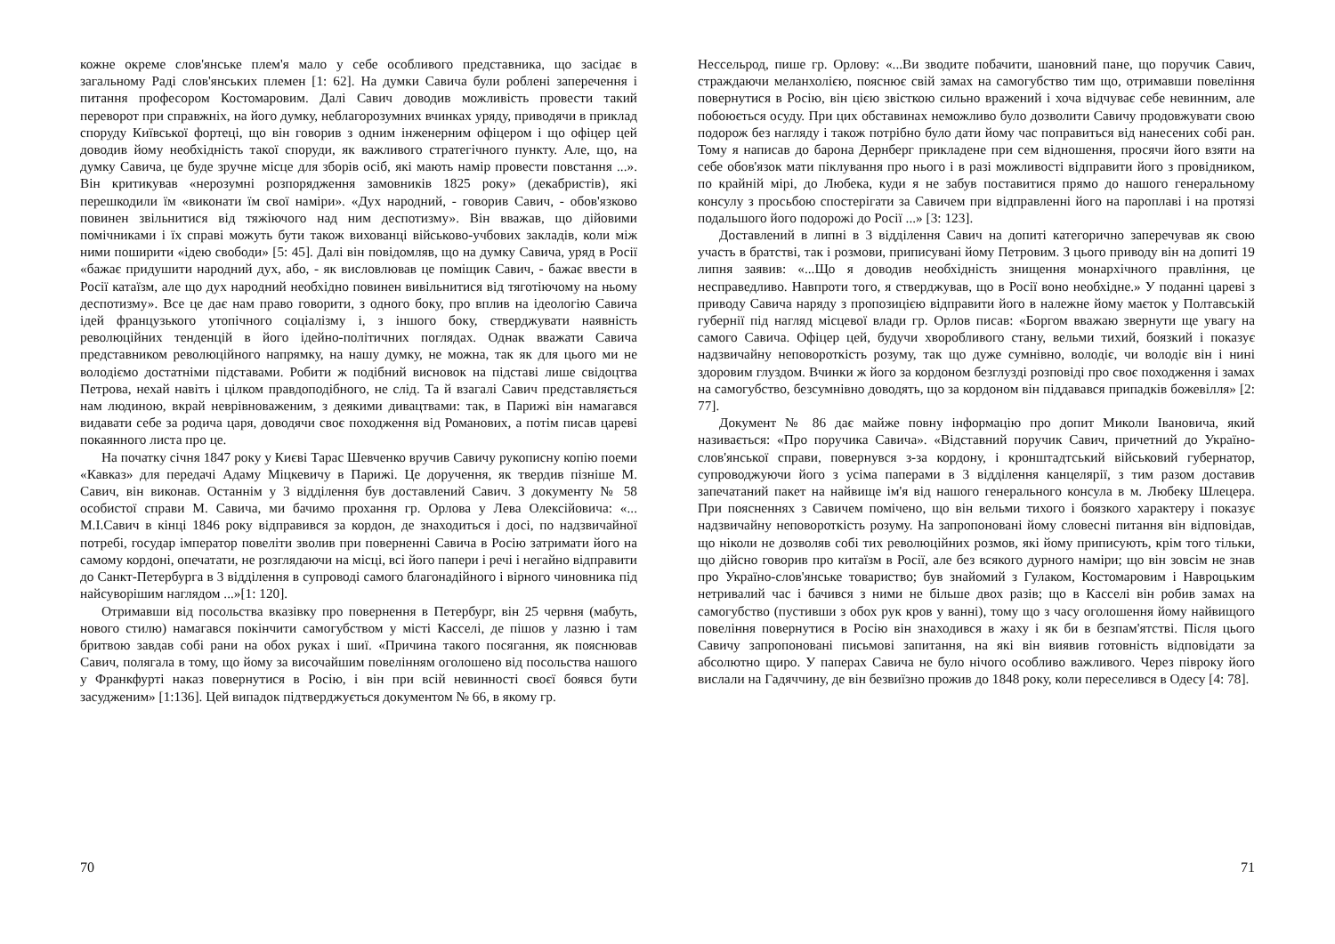кожне окреме слов'янське плем'я мало у себе особливого представника, що засідає в загальному Раді слов'янських племен [1: 62]. На думки Савича були роблені заперечення і питання професором Костомаровим. Далі Савич доводив можливість провести такий переворот при справжніх, на його думку, неблагорозумних вчинках уряду, приводячи в приклад споруду Київської фортеці, що він говорив з одним інженерним офіцером і що офіцер цей доводив йому необхідність такої споруди, як важливого стратегічного пункту. Але, що, на думку Савича, це буде зручне місце для зборів осіб, які мають намір провести повстання ...». Він критикував «нерозумні розпорядження замовників 1825 року» (декабристів), які перешкодили їм «виконати їм свої наміри». «Дух народний, - говорив Савич, - обов'язково повинен звільнитися від тяжіючого над ним деспотизму». Він вважав, що дійовими помічниками і їх справі можуть бути також вихованці військово-учбових закладів, коли між ними поширити «ідею свободи» [5: 45]. Далі він повідомляв, що на думку Савича, уряд в Росії «бажає придушити народний дух, або, - як висловлював це поміщик Савич, - бажає ввести в Росії катаїзм, але що дух народний необхідно повинен вивільнитися від тяготіючому на ньому деспотизму». Все це дає нам право говорити, з одного боку, про вплив на ідеологію Савича ідей французького утопічного соціалізму і, з іншого боку, стверджувати наявність революційних тенденцій в його ідейно-політичних поглядах. Однак вважати Савича представником революційного напрямку, на нашу думку, не можна, так як для цього ми не володіємо достатніми підставами. Робити ж подібний висновок на підставі лише свідоцтва Петрова, нехай навіть і цілком правдоподібного, не слід. Та й взагалі Савич представляється нам людиною, вкрай неврівноваженим, з деякими дивацтвами: так, в Парижі він намагався видавати себе за родича царя, доводячи своє походження від Романових, а потім писав цареві покаянного листа про це.
На початку січня 1847 року у Києві Тарас Шевченко вручив Савичу рукописну копію поеми «Кавказ» для передачі Адаму Міцкевичу в Парижі. Це доручення, як твердив пізніше М. Савич, він виконав. Останнім у 3 відділення був доставлений Савич. З документу № 58 особистої справи М. Савича, ми бачимо прохання гр. Орлова у Лева Олексійовича: «... М.І.Савич в кінці 1846 року відправився за кордон, де знаходиться і досі, по надзвичайної потребі, государ імператор повеліти зволив при поверненні Савича в Росію затримати його на самому кордоні, опечатати, не розглядаючи на місці, всі його папери і речі і негайно відправити до Санкт-Петербурга в 3 відділення в супроводі самого благонадійного і вірного чиновника під найсуворішим наглядом ...»[1: 120].
Отримавши від посольства вказівку про повернення в Петербург, він 25 червня (мабуть, нового стилю) намагався покінчити самогубством у місті Касселі, де пішов у лазню і там бритвою завдав собі рани на обох руках і шиї. «Причина такого посягання, як пояснював Савич, полягала в тому, що йому за височайшим повелінням оголошено від посольства нашого у Франкфурті наказ повернутися в Росію, і він при всій невинності своєї боявся бути засудженим» [1:136]. Цей випадок підтверджується документом № 66, в якому гр.
70
Нессельрод, пише гр. Орлову: «...Ви зводите побачити, шановний пане, що поручик Савич, страждаючи меланхолією, пояснює свій замах на самогубство тим що, отримавши повеління повернутися в Росію, він цією звісткою сильно вражений і хоча відчуває себе невинним, але побоюється осуду. При цих обставинах неможливо було дозволити Савичу продовжувати свою подорож без нагляду і також потрібно було дати йому час поправиться від нанесених собі ран. Тому я написав до барона Дернберг прикладене при сем відношення, просячи його взяти на себе обов'язок мати піклування про нього і в разі можливості відправити його з провідником, по крайній мірі, до Любека, куди я не забув поставитися прямо до нашого генеральному консулу з просьбою спостерігати за Савичем при відправленні його на пароплаві і на протязі подальшого його подорожі до Росії ...» [3: 123].
Доставлений в липні в 3 відділення Савич на допиті категорично заперечував як свою участь в братстві, так і розмови, приписувані йому Петровим. З цього приводу він на допиті 19 липня заявив: «...Що я доводив необхідність знищення монархічного правління, це несправедливо. Навпроти того, я стверджував, що в Росії воно необхідне.» У поданні цареві з приводу Савича наряду з пропозицією відправити його в належне йому маєток у Полтавській губернії під нагляд місцевої влади гр. Орлов писав: «Боргом вважаю звернути ще увагу на самого Савича. Офіцер цей, будучи хворобливого стану, вельми тихий, боязкий і показує надзвичайну неповороткість розуму, так що дуже сумнівно, володіє, чи володіє він і нині здоровим глуздом. Вчинки ж його за кордоном безглузді розповіді про своє походження і замах на самогубство, безсумнівно доводять, що за кордоном він піддавався припадків божевілля» [2: 77].
Документ № 86 дає майже повну інформацію про допит Миколи Івановича, який називається: «Про поручика Савича». «Відставний поручик Савич, причетний до Україно-слов'янської справи, повернувся з-за кордону, і кронштадтський військовий губернатор, супроводжуючи його з усіма паперами в 3 відділення канцелярії, з тим разом доставив запечатаний пакет на найвище ім'я від нашого генерального консула в м. Любеку Шлецера. При поясненнях з Савичем помічено, що він вельми тихого і боязкого характеру і показує надзвичайну неповороткість розуму. На запропоновані йому словесні питання він відповідав, що ніколи не дозволяв собі тих революційних розмов, які йому приписують, крім того тільки, що дійсно говорив про китаїзм в Росії, але без всякого дурного наміри; що він зовсім не знав про Україно-слов'янське товариство; був знайомий з Гулаком, Костомаровим і Навроцьким нетривалий час і бачився з ними не більше двох разів; що в Касселі він робив замах на самогубство (пустивши з обох рук кров у ванні), тому що з часу оголошення йому найвищого повеління повернутися в Росію він знаходився в жаху і як би в безпам'ятстві. Після цього Савичу запропоновані письмові запитання, на які він виявив готовність відповідати за абсолютно щиро. У паперах Савича не було нічого особливо важливого. Через півроку його вислали на Гадяччину, де він безвиїзно прожив до 1848 року, коли переселився в Одесу [4: 78].
71